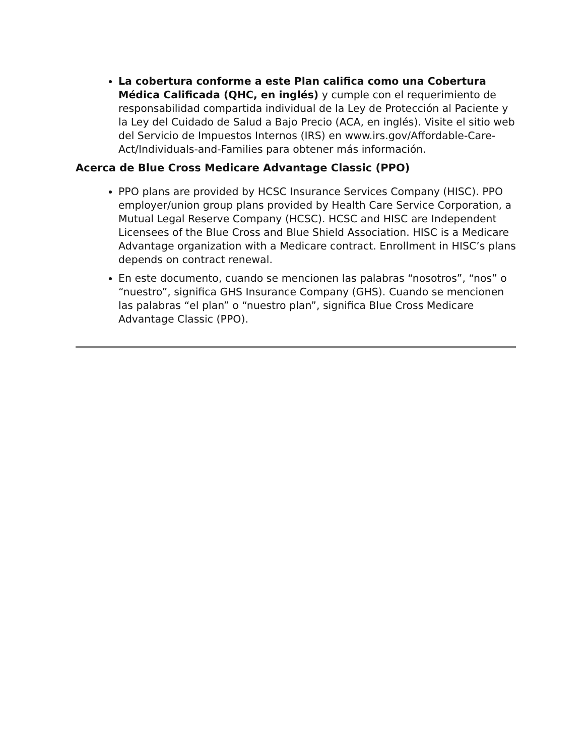La cobertura conforme a este Plan califica como una Cobertura Médica Calificada (QHC, en inglés) y cumple con el requerimiento de responsabilidad compartida individual de la Ley de Protección al Paciente y la Ley del Cuidado de Salud a Bajo Precio (ACA, en inglés). Visite el sitio web del Servicio de Impuestos Internos (IRS) en www.irs.gov/Affordable-Care-Act/Individuals-and-Families para obtener más información.
Acerca de Blue Cross Medicare Advantage Classic (PPO)
PPO plans are provided by HCSC Insurance Services Company (HISC). PPO employer/union group plans provided by Health Care Service Corporation, a Mutual Legal Reserve Company (HCSC). HCSC and HISC are Independent Licensees of the Blue Cross and Blue Shield Association. HISC is a Medicare Advantage organization with a Medicare contract. Enrollment in HISC’s plans depends on contract renewal.
En este documento, cuando se mencionen las palabras “nosotros”, “nos” o “nuestro”, significa GHS Insurance Company (GHS). Cuando se mencionen las palabras “el plan” o “nuestro plan”, significa Blue Cross Medicare Advantage Classic (PPO).